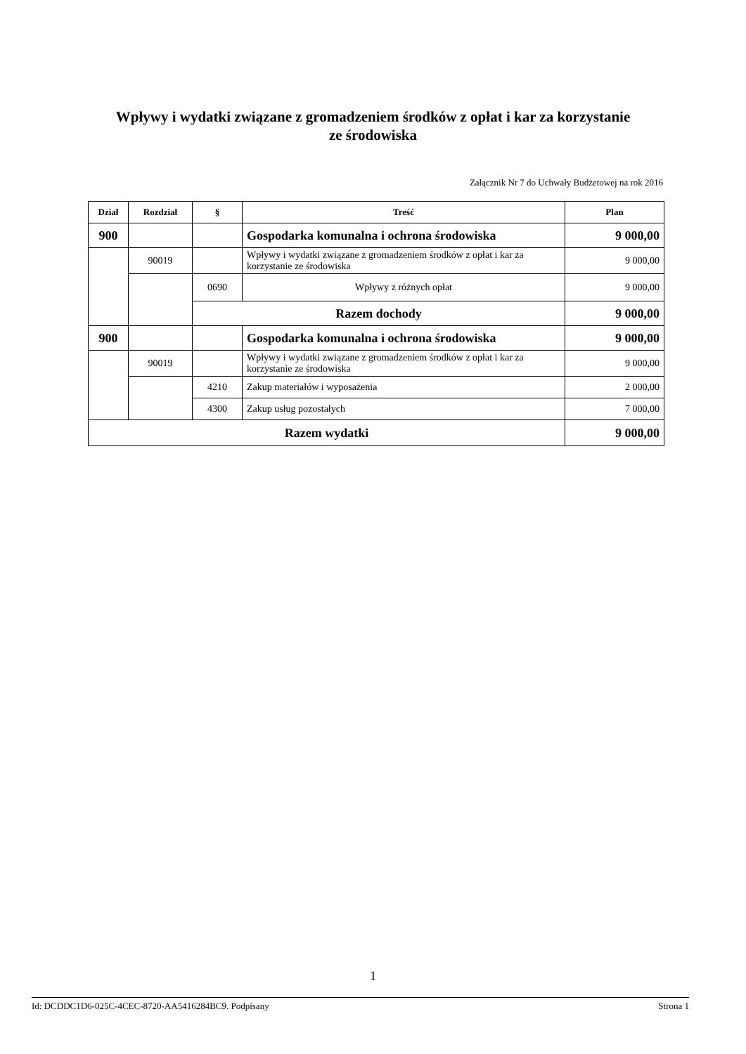Wpływy i wydatki związane z gromadzeniem środków z opłat i kar za korzystanie
ze środowiska
Załącznik Nr 7 do Uchwały Budżetowej na rok 2016
| Dział | Rozdział | § | Treść | Plan |
| --- | --- | --- | --- | --- |
| 900 | | | Gospodarka komunalna i ochrona środowiska | 9 000,00 |
| | 90019 | | Wpływy i wydatki związane z gromadzeniem środków z opłat i kar za korzystanie ze środowiska | 9 000,00 |
| | | 0690 | Wpływy z różnych opłat | 9 000,00 |
| | | Razem dochody | | 9 000,00 |
| 900 | | | Gospodarka komunalna i ochrona środowiska | 9 000,00 |
| | 90019 | | Wpływy i wydatki związane z gromadzeniem środków z opłat i kar za korzystanie ze środowiska | 9 000,00 |
| | | 4210 | Zakup materiałów i wyposażenia | 2 000,00 |
| | | 4300 | Zakup usług pozostałych | 7 000,00 |
| Razem wydatki | | | | 9 000,00 |
1
Id: DCDDC1D6-025C-4CEC-8720-AA5416284BC9. Podpisany Strona 1